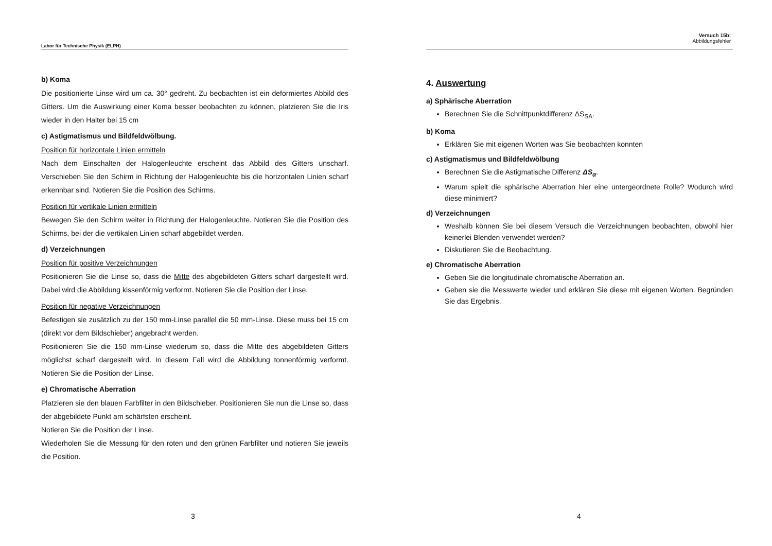Labor für Technische Physik (ELPH)
b) Koma
Die positionierte Linse wird um ca. 30° gedreht. Zu beobachten ist ein deformiertes Abbild des Gitters. Um die Auswirkung einer Koma besser beobachten zu können, platzieren Sie die Iris wieder in den Halter bei 15 cm
c) Astigmatismus und Bildfeldwölbung.
Position für horizontale Linien ermitteln
Nach dem Einschalten der Halogenleuchte erscheint das Abbild des Gitters unscharf. Verschieben Sie den Schirm in Richtung der Halogenleuchte bis die horizontalen Linien scharf erkennbar sind. Notieren Sie die Position des Schirms.
Position für vertikale Linien ermitteln
Bewegen Sie den Schirm weiter in Richtung der Halogenleuchte. Notieren Sie die Position des Schirms, bei der die vertikalen Linien scharf abgebildet werden.
d) Verzeichnungen
Position für positive Verzeichnungen
Positionieren Sie die Linse so, dass die Mitte des abgebildeten Gitters scharf dargestellt wird. Dabei wird die Abbildung kissenförmig verformt. Notieren Sie die Position der Linse.
Position für negative Verzeichnungen
Befestigen sie zusätzlich zu der 150 mm-Linse parallel die 50 mm-Linse. Diese muss bei 15 cm (direkt vor dem Bildschieber) angebracht werden.
Positionieren Sie die 150 mm-Linse wiederum so, dass die Mitte des abgebildeten Gitters möglichst scharf dargestellt wird. In diesem Fall wird die Abbildung tonnenförmig verformt. Notieren Sie die Position der Linse.
e) Chromatische Aberration
Platzieren sie den blauen Farbfilter in den Bildschieber. Positionieren Sie nun die Linse so, dass der abgebildete Punkt am schärfsten erscheint.
Notieren Sie die Position der Linse.
Wiederholen Sie die Messung für den roten und den grünen Farbfilter und notieren Sie jeweils die Position.
3
Versuch 15b:
Abbildungsfehler
4. Auswertung
a) Sphärische Aberration
Berechnen Sie die Schnittpunktdifferenz ΔS<sub>SA</sub>.
b) Koma
Erklären Sie mit eigenen Worten was Sie beobachten konnten
c) Astigmatismus und Bildfeldwölbung
Berechnen Sie die Astigmatische Differenz ΔS<sub>α</sub>.
Warum spielt die sphärische Aberration hier eine untergeordnete Rolle? Wodurch wird diese minimiert?
d) Verzeichnungen
Weshalb können Sie bei diesem Versuch die Verzeichnungen beobachten, obwohl hier keinerlei Blenden verwendet werden?
Diskutieren Sie die Beobachtung.
e) Chromatische Aberration
Geben Sie die longitudinale chromatische Aberration an.
Geben sie die Messwerte wieder und erklären Sie diese mit eigenen Worten. Begründen Sie das Ergebnis.
4